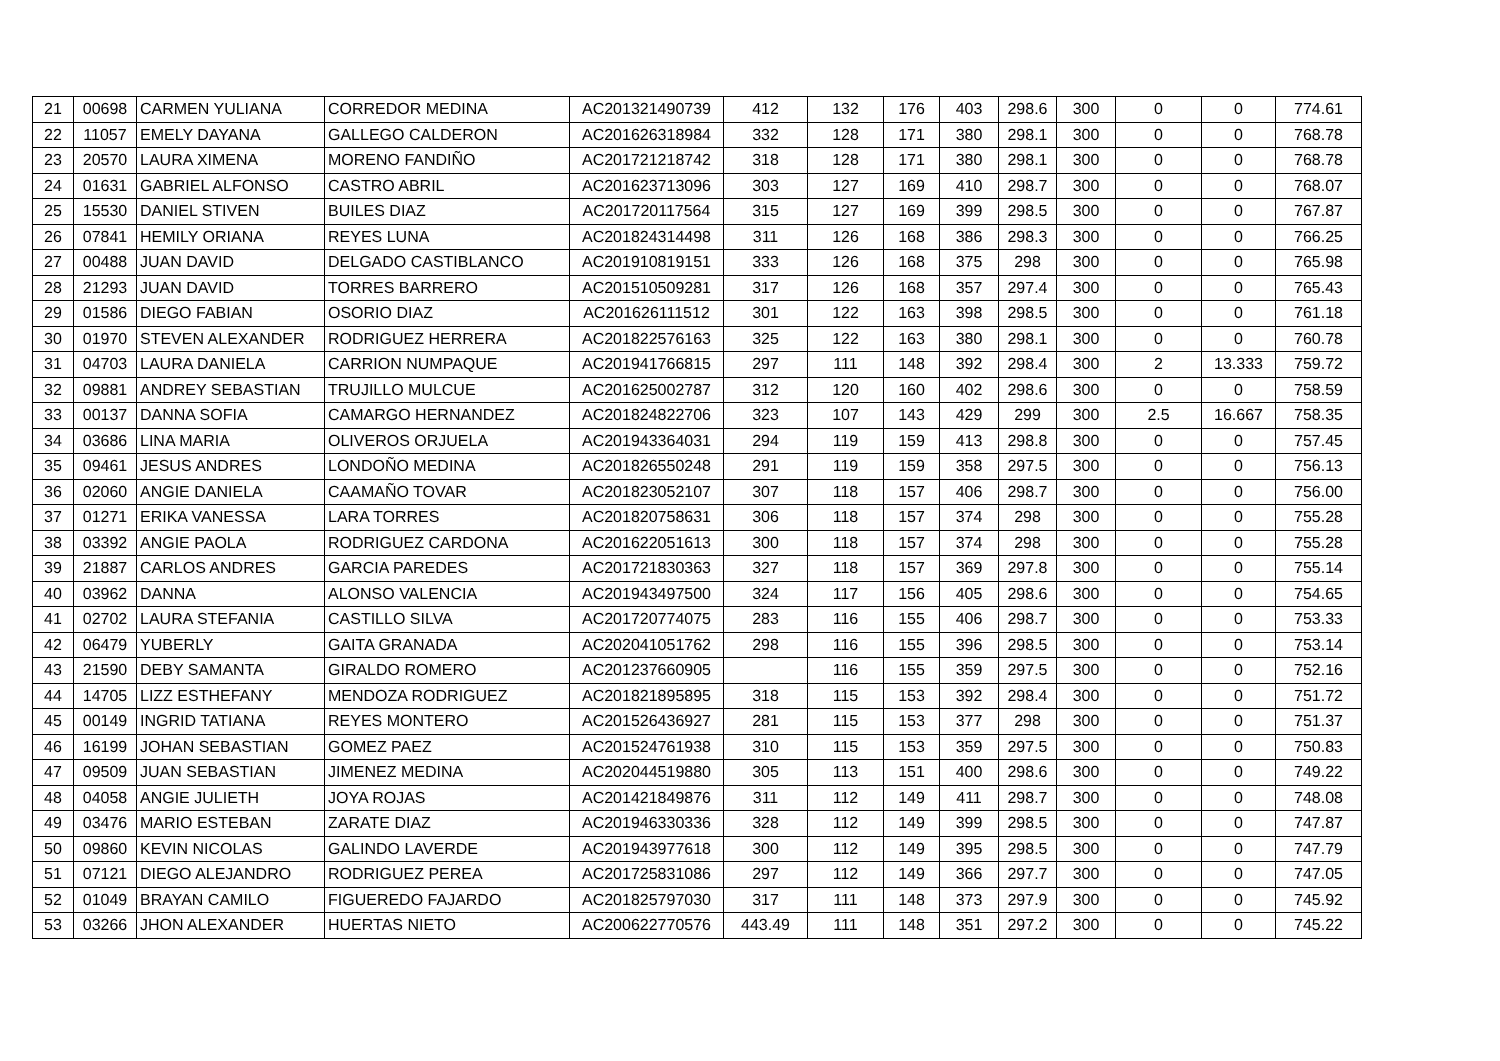| 21 | 00698 | CARMEN YULIANA | CORREDOR MEDINA | AC201321490739 | 412 | 132 | 176 | 403 | 298.6 | 300 | 0 | 0 | 774.61 |
| 22 | 11057 | EMELY DAYANA | GALLEGO CALDERON | AC201626318984 | 332 | 128 | 171 | 380 | 298.1 | 300 | 0 | 0 | 768.78 |
| 23 | 20570 | LAURA XIMENA | MORENO FANDIÑO | AC201721218742 | 318 | 128 | 171 | 380 | 298.1 | 300 | 0 | 0 | 768.78 |
| 24 | 01631 | GABRIEL ALFONSO | CASTRO ABRIL | AC201623713096 | 303 | 127 | 169 | 410 | 298.7 | 300 | 0 | 0 | 768.07 |
| 25 | 15530 | DANIEL STIVEN | BUILES DIAZ | AC201720117564 | 315 | 127 | 169 | 399 | 298.5 | 300 | 0 | 0 | 767.87 |
| 26 | 07841 | HEMILY ORIANA | REYES LUNA | AC201824314498 | 311 | 126 | 168 | 386 | 298.3 | 300 | 0 | 0 | 766.25 |
| 27 | 00488 | JUAN DAVID | DELGADO CASTIBLANCO | AC201910819151 | 333 | 126 | 168 | 375 | 298 | 300 | 0 | 0 | 765.98 |
| 28 | 21293 | JUAN DAVID | TORRES BARRERO | AC201510509281 | 317 | 126 | 168 | 357 | 297.4 | 300 | 0 | 0 | 765.43 |
| 29 | 01586 | DIEGO FABIAN | OSORIO DIAZ | AC201626111512 | 301 | 122 | 163 | 398 | 298.5 | 300 | 0 | 0 | 761.18 |
| 30 | 01970 | STEVEN ALEXANDER | RODRIGUEZ HERRERA | AC201822576163 | 325 | 122 | 163 | 380 | 298.1 | 300 | 0 | 0 | 760.78 |
| 31 | 04703 | LAURA DANIELA | CARRION NUMPAQUE | AC201941766815 | 297 | 111 | 148 | 392 | 298.4 | 300 | 2 | 13.333 | 759.72 |
| 32 | 09881 | ANDREY SEBASTIAN | TRUJILLO MULCUE | AC201625002787 | 312 | 120 | 160 | 402 | 298.6 | 300 | 0 | 0 | 758.59 |
| 33 | 00137 | DANNA SOFIA | CAMARGO HERNANDEZ | AC201824822706 | 323 | 107 | 143 | 429 | 299 | 300 | 2.5 | 16.667 | 758.35 |
| 34 | 03686 | LINA MARIA | OLIVEROS ORJUELA | AC201943364031 | 294 | 119 | 159 | 413 | 298.8 | 300 | 0 | 0 | 757.45 |
| 35 | 09461 | JESUS ANDRES | LONDOÑO MEDINA | AC201826550248 | 291 | 119 | 159 | 358 | 297.5 | 300 | 0 | 0 | 756.13 |
| 36 | 02060 | ANGIE DANIELA | CAAMAÑO TOVAR | AC201823052107 | 307 | 118 | 157 | 406 | 298.7 | 300 | 0 | 0 | 756.00 |
| 37 | 01271 | ERIKA VANESSA | LARA TORRES | AC201820758631 | 306 | 118 | 157 | 374 | 298 | 300 | 0 | 0 | 755.28 |
| 38 | 03392 | ANGIE PAOLA | RODRIGUEZ CARDONA | AC201622051613 | 300 | 118 | 157 | 374 | 298 | 300 | 0 | 0 | 755.28 |
| 39 | 21887 | CARLOS ANDRES | GARCIA PAREDES | AC201721830363 | 327 | 118 | 157 | 369 | 297.8 | 300 | 0 | 0 | 755.14 |
| 40 | 03962 | DANNA | ALONSO VALENCIA | AC201943497500 | 324 | 117 | 156 | 405 | 298.6 | 300 | 0 | 0 | 754.65 |
| 41 | 02702 | LAURA STEFANIA | CASTILLO SILVA | AC201720774075 | 283 | 116 | 155 | 406 | 298.7 | 300 | 0 | 0 | 753.33 |
| 42 | 06479 | YUBERLY | GAITA GRANADA | AC202041051762 | 298 | 116 | 155 | 396 | 298.5 | 300 | 0 | 0 | 753.14 |
| 43 | 21590 | DEBY SAMANTA | GIRALDO ROMERO | AC201237660905 | | 116 | 155 | 359 | 297.5 | 300 | 0 | 0 | 752.16 |
| 44 | 14705 | LIZZ ESTHEFANY | MENDOZA RODRIGUEZ | AC201821895895 | 318 | 115 | 153 | 392 | 298.4 | 300 | 0 | 0 | 751.72 |
| 45 | 00149 | INGRID TATIANA | REYES MONTERO | AC201526436927 | 281 | 115 | 153 | 377 | 298 | 300 | 0 | 0 | 751.37 |
| 46 | 16199 | JOHAN SEBASTIAN | GOMEZ PAEZ | AC201524761938 | 310 | 115 | 153 | 359 | 297.5 | 300 | 0 | 0 | 750.83 |
| 47 | 09509 | JUAN SEBASTIAN | JIMENEZ MEDINA | AC202044519880 | 305 | 113 | 151 | 400 | 298.6 | 300 | 0 | 0 | 749.22 |
| 48 | 04058 | ANGIE JULIETH | JOYA ROJAS | AC201421849876 | 311 | 112 | 149 | 411 | 298.7 | 300 | 0 | 0 | 748.08 |
| 49 | 03476 | MARIO ESTEBAN | ZARATE DIAZ | AC201946330336 | 328 | 112 | 149 | 399 | 298.5 | 300 | 0 | 0 | 747.87 |
| 50 | 09860 | KEVIN NICOLAS | GALINDO LAVERDE | AC201943977618 | 300 | 112 | 149 | 395 | 298.5 | 300 | 0 | 0 | 747.79 |
| 51 | 07121 | DIEGO ALEJANDRO | RODRIGUEZ PEREA | AC201725831086 | 297 | 112 | 149 | 366 | 297.7 | 300 | 0 | 0 | 747.05 |
| 52 | 01049 | BRAYAN CAMILO | FIGUEREDO FAJARDO | AC201825797030 | 317 | 111 | 148 | 373 | 297.9 | 300 | 0 | 0 | 745.92 |
| 53 | 03266 | JHON ALEXANDER | HUERTAS NIETO | AC200622770576 | 443.49 | 111 | 148 | 351 | 297.2 | 300 | 0 | 0 | 745.22 |